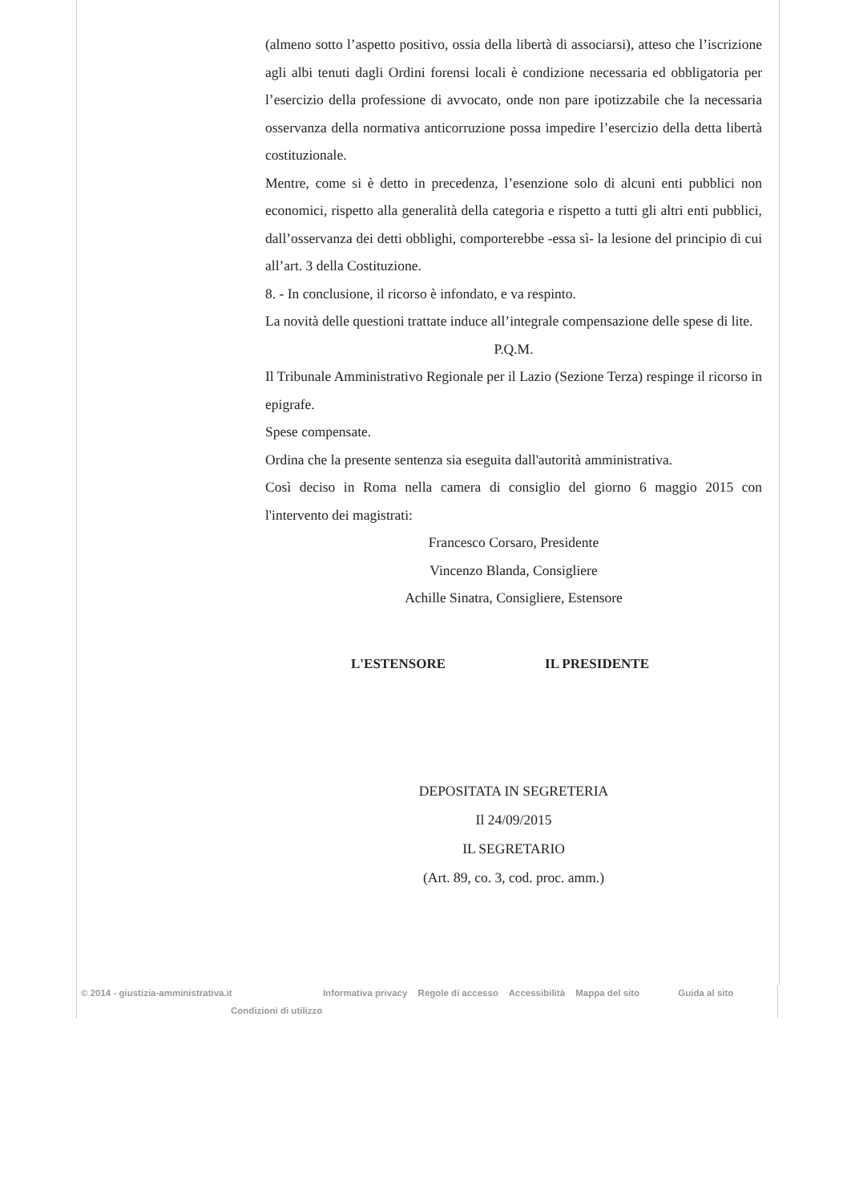(almeno sotto l’aspetto positivo, ossia della libertà di associarsi), atteso che l’iscrizione agli albi tenuti dagli Ordini forensi locali è condizione necessaria ed obbligatoria per l’esercizio della professione di avvocato, onde non pare ipotizzabile che la necessaria osservanza della normativa anticorruzione possa impedire l’esercizio della detta libertà costituzionale.
Mentre, come si è detto in precedenza, l’esenzione solo di alcuni enti pubblici non economici, rispetto alla generalità della categoria e rispetto a tutti gli altri enti pubblici, dall’osservanza dei detti obblighi, comporterebbe -essa sì- la lesione del principio di cui all’art. 3 della Costituzione.
8. - In conclusione, il ricorso è infondato, e va respinto.
La novità delle questioni trattate induce all’integrale compensazione delle spese di lite.
P.Q.M.
Il Tribunale Amministrativo Regionale per il Lazio (Sezione Terza) respinge il ricorso in epigrafe.
Spese compensate.
Ordina che la presente sentenza sia eseguita dall'autorità amministrativa.
Così deciso in Roma nella camera di consiglio del giorno 6 maggio 2015 con l'intervento dei magistrati:
Francesco Corsaro, Presidente
Vincenzo Blanda, Consigliere
Achille Sinatra, Consigliere, Estensore
L'ESTENSORE IL PRESIDENTE
DEPOSITATA IN SEGRETERIA
Il 24/09/2015
IL SEGRETARIO
(Art. 89, co. 3, cod. proc. amm.)
© 2014 - giustizia-amministrativa.it Informativa privacy Regole di accesso Accessibilità Mappa del sito Guida al sito
Condizioni di utilizzo